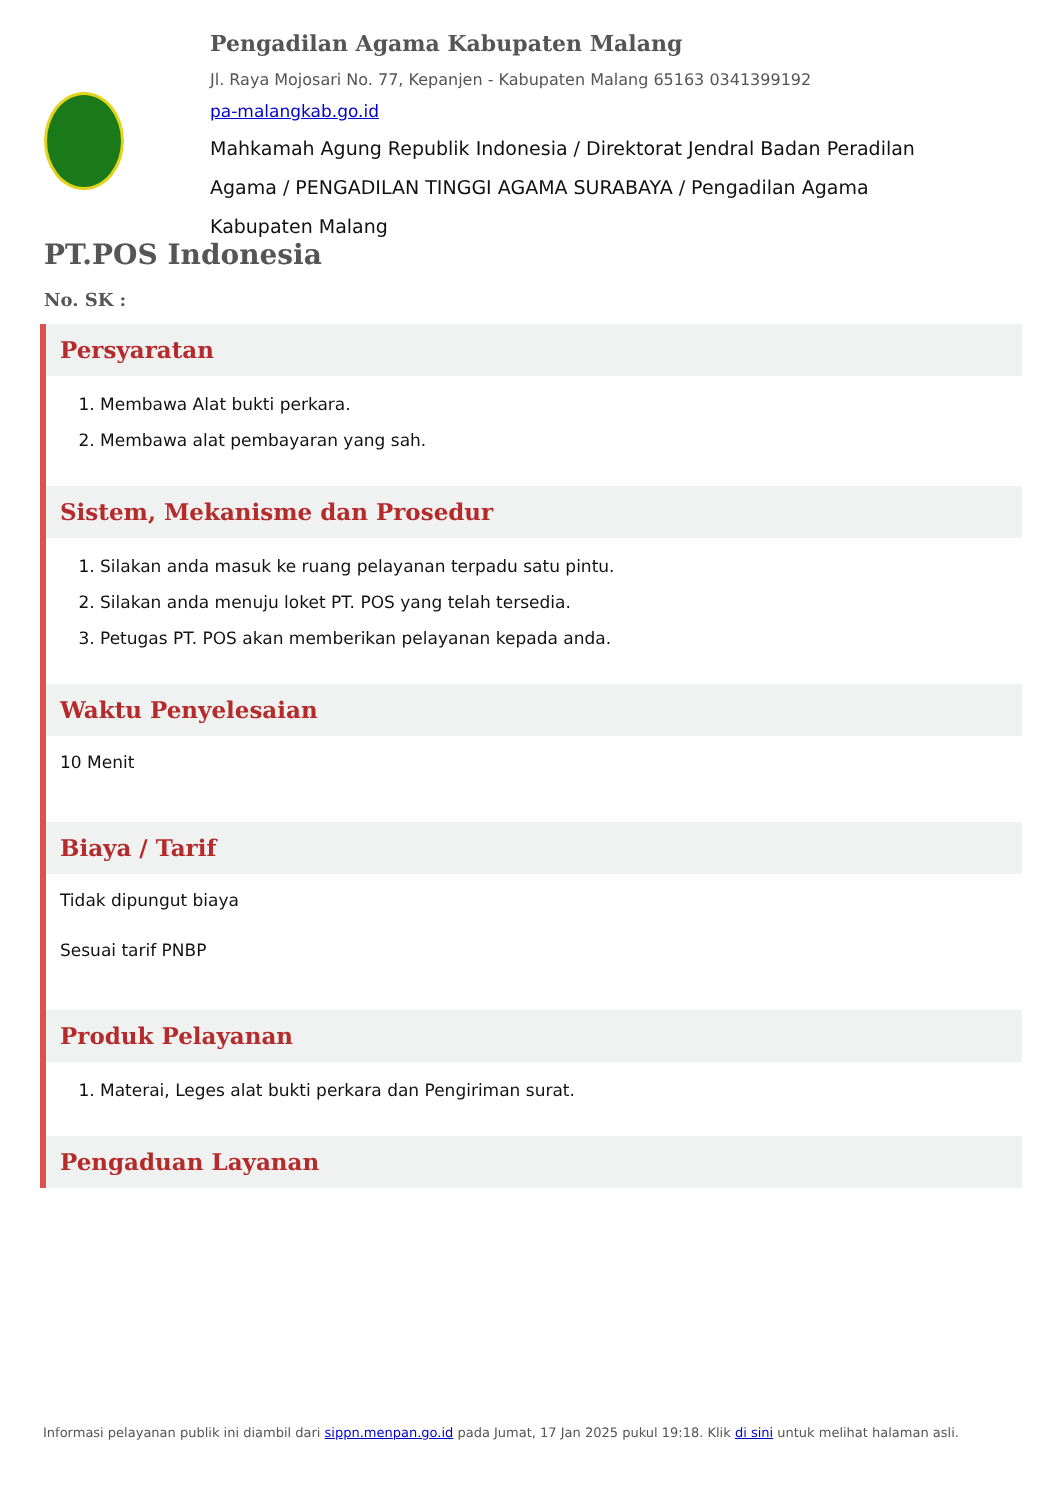Pengadilan Agama Kabupaten Malang
Jl. Raya Mojosari No. 77, Kepanjen - Kabupaten Malang 65163 0341399192
pa-malangkab.go.id
Mahkamah Agung Republik Indonesia / Direktorat Jendral Badan Peradilan Agama / PENGADILAN TINGGI AGAMA SURABAYA / Pengadilan Agama Kabupaten Malang
PT.POS Indonesia
No. SK :
Persyaratan
1. Membawa Alat bukti perkara.
2. Membawa alat pembayaran yang sah.
Sistem, Mekanisme dan Prosedur
1. Silakan anda masuk ke ruang pelayanan terpadu satu pintu.
2. Silakan anda menuju loket PT. POS yang telah tersedia.
3. Petugas PT. POS akan memberikan pelayanan kepada anda.
Waktu Penyelesaian
10 Menit
Biaya / Tarif
Tidak dipungut biaya
Sesuai tarif PNBP
Produk Pelayanan
1. Materai, Leges alat bukti perkara dan Pengiriman surat.
Pengaduan Layanan
Informasi pelayanan publik ini diambil dari sippn.menpan.go.id pada Jumat, 17 Jan 2025 pukul 19:18. Klik di sini untuk melihat halaman asli.